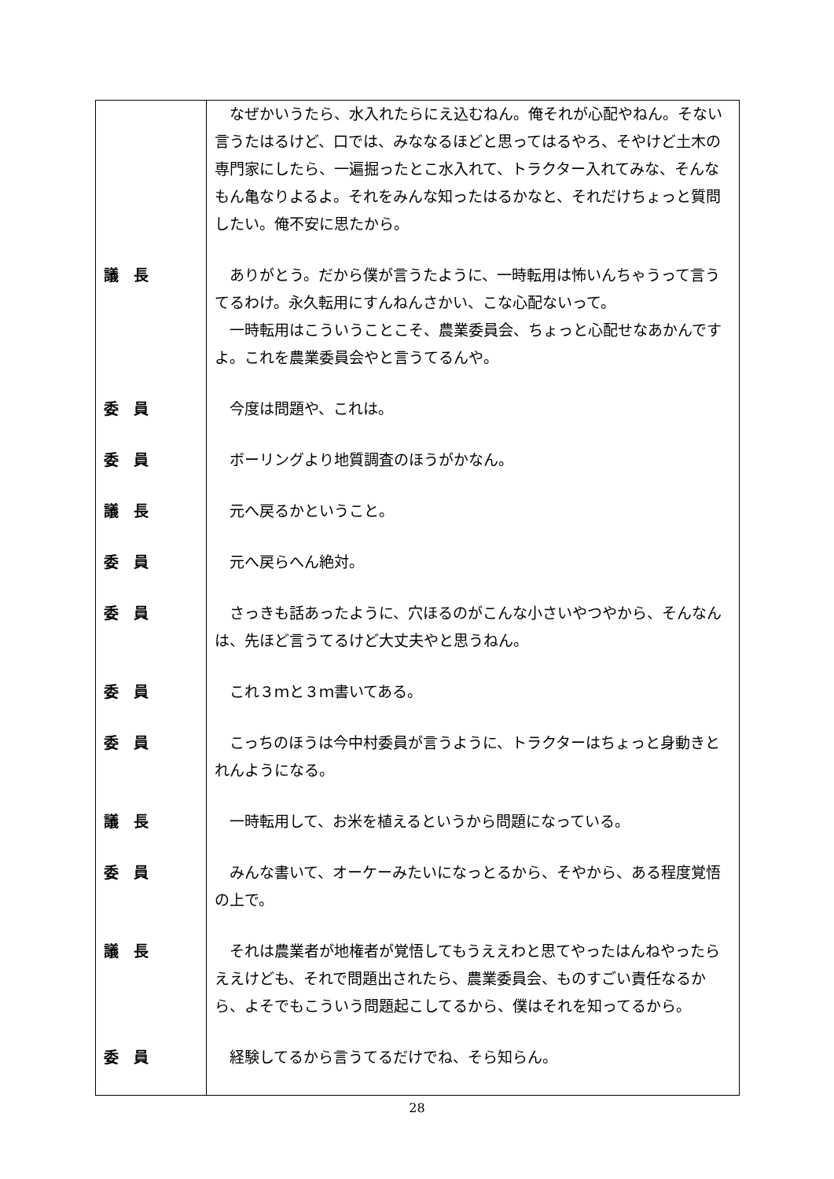| | なぜかいうたら、水入れたらにえ込むねん。俺それが心配やねん。そない言うたはるけど、口では、みななるほどと思ってはるやろ、そやけど土木の専門家にしたら、一遍掘ったとこ水入れて、トラクター入れてみな、そんなもん亀なりよるよ。それをみんな知ったはるかなと、それだけちょっと質問したい。俺不安に思たから。 |
| 議 長 | ありがとう。だから僕が言うたように、一時転用は怖いんちゃうって言うてるわけ。永久転用にすんねんさかい、こな心配ないって。 一時転用はこういうことこそ、農業委員会、ちょっと心配せなあかんですよ。これを農業委員会やと言うてるんや。 |
| 委 員 | 今度は問題や、これは。 |
| 委 員 | ボーリングより地質調査のほうがかなん。 |
| 議 長 | 元へ戻るかということ。 |
| 委 員 | 元へ戻らへん絶対。 |
| 委 員 | さっきも話あったように、穴ほるのがこんな小さいやつやから、そんなんは、先ほど言うてるけど大丈夫やと思うねん。 |
| 委 員 | これ３ｍと３ｍ書いてある。 |
| 委 員 | こっちのほうは今中村委員が言うように、トラクターはちょっと身動きとれんようになる。 |
| 議 長 | 一時転用して、お米を植えるというから問題になっている。 |
| 委 員 | みんな書いて、オーケーみたいになっとるから、そやから、ある程度覚悟の上で。 |
| 議 長 | それは農業者が地権者が覚悟してもうええわと思てやったはんねやったらええけども、それで問題出されたら、農業委員会、ものすごい責任なるから、よそでもこういう問題起こしてるから、僕はそれを知ってるから。 |
| 委 員 | 経験してるから言うてるだけでね、そら知らん。 |
28